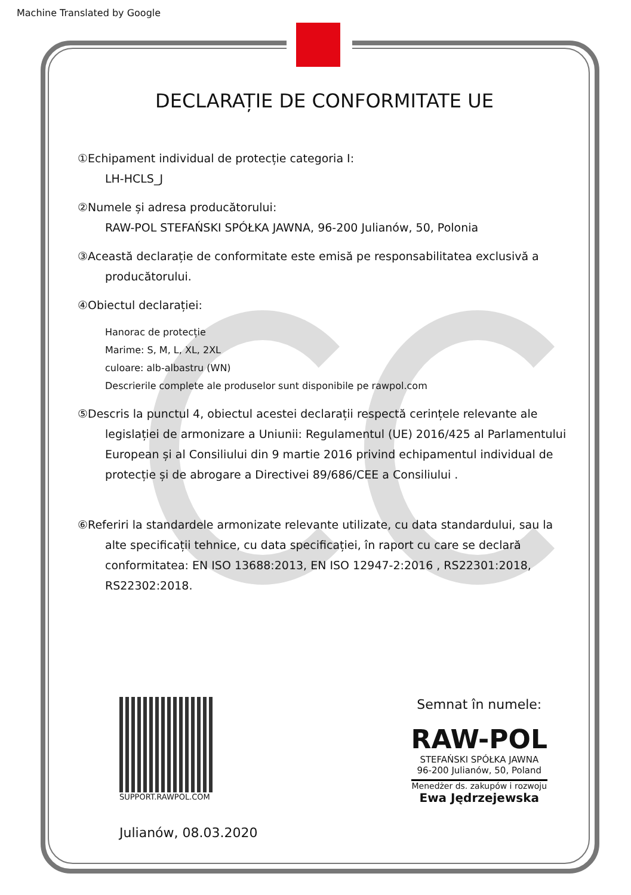Machine Translated by Google
DECLARAȚIE DE CONFORMITATE UE
①Echipament individual de protecție categoria I:
LH-HCLS_J
②Numele și adresa producătorului:
RAW-POL STEFAŃSKI SPÓŁKA JAWNA, 96-200 Julianów, 50, Polonia
③Această declarație de conformitate este emisă pe responsabilitatea exclusivă a
producătorului.
④Obiectul declarației:
Hanorac de protecție
Marime: S, M, L, XL, 2XL
culoare: alb-albastru (WN)
Descrierile complete ale produselor sunt disponibile pe rawpol.com
⑤Descris la punctul 4, obiectul acestei declarații respectă cerințele relevante ale
legislației de armonizare a Uniunii: Regulamentul (UE) 2016/425 al Parlamentului
European și al Consiliului din 9 martie 2016 privind echipamentul individual de
protecție și de abrogare a Directivei 89/686/CEE a Consiliului .
⑥Referiri la standardele armonizate relevante utilizate, cu data standardului, sau la
alte specificații tehnice, cu data specificației, în raport cu care se declară
conformitatea: EN ISO 13688:2013, EN ISO 12947-2:2016 , RS22301:2018,
RS22302:2018.
SUPPORT.RAWPOL.COM
Julianów, 08.03.2020
Semnat în numele:
RAW-POL
STEFAŃSKI SPÓŁKA JAWNA
96-200 Julianów, 50, Poland
Menedżer ds. zakupów i rozwoju
Ewa Jędrzejewska